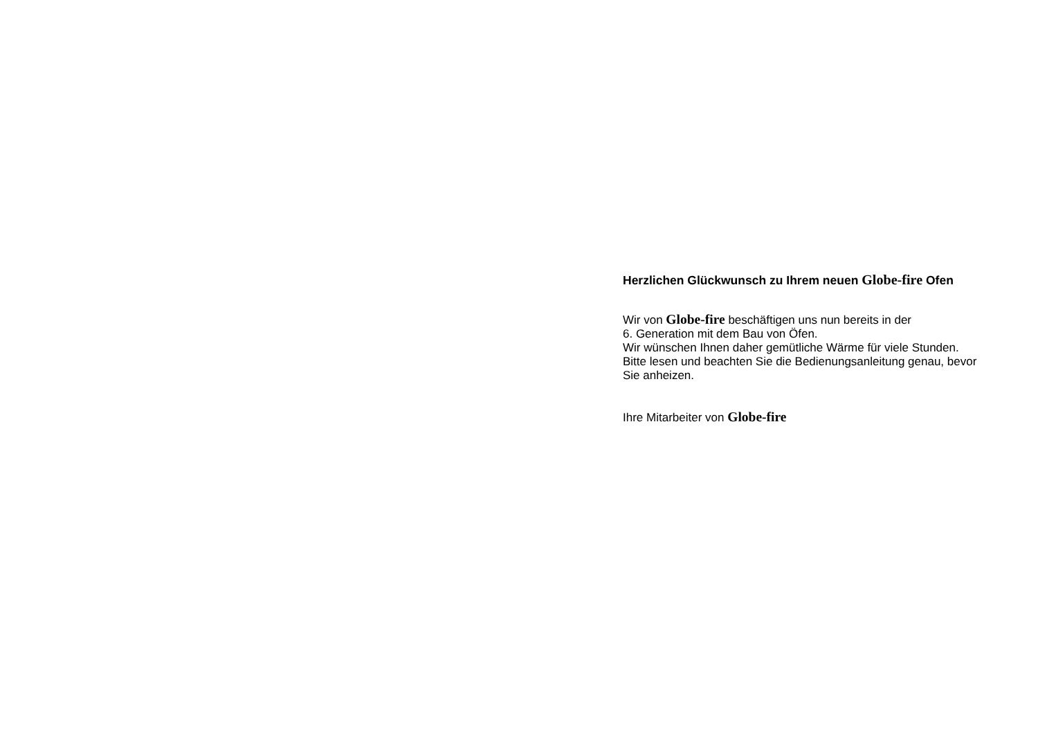Herzlichen Glückwunsch zu Ihrem neuen Globe-fire Ofen
Wir von Globe-fire beschäftigen uns nun bereits in der
6. Generation mit dem Bau von Öfen.
Wir wünschen Ihnen daher gemütliche Wärme für viele Stunden.
Bitte lesen und beachten Sie die Bedienungsanleitung genau, bevor Sie anheizen.
Ihre Mitarbeiter von Globe-fire